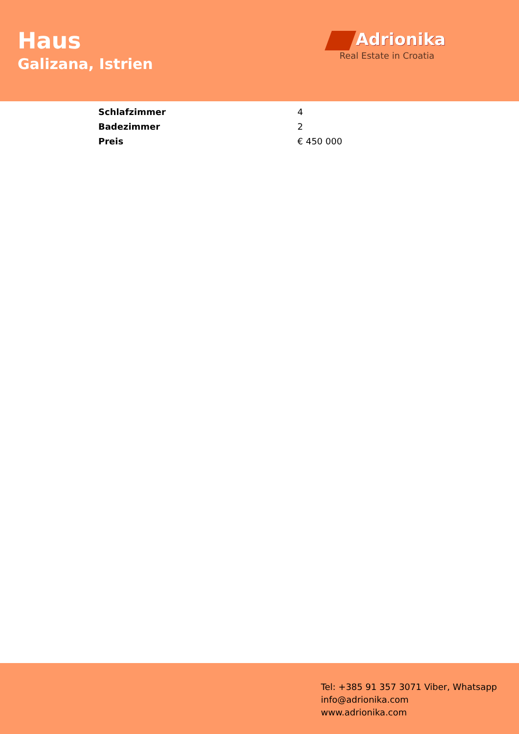Haus
Galizana, Istrien
Adrionika
Real Estate in Croatia
| Schlafzimmer | 4 |
| Badezimmer | 2 |
| Preis | € 450 000 |
Tel: +385 91 357 3071 Viber, Whatsapp
info@adrionika.com
www.adrionika.com